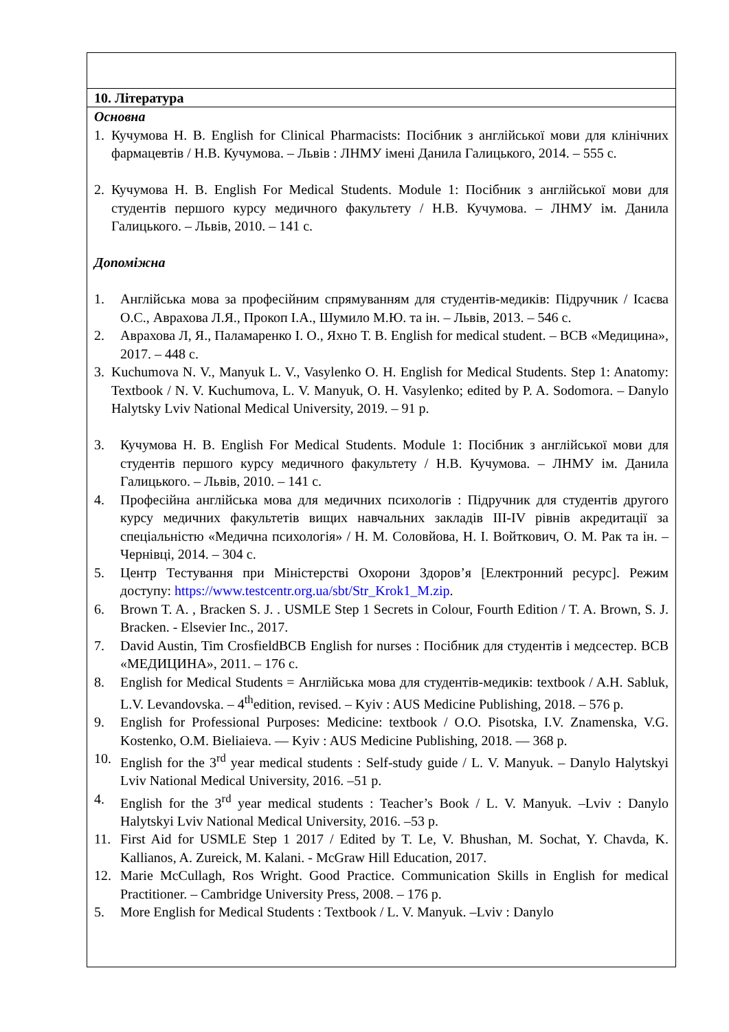10. Література
Основна
1. Кучумова Н. В. English for Clinical Pharmacists: Посібник з англійської мови для клінічних фармацевтів / Н.В. Кучумова. – Львів : ЛНМУ імені Данила Галицького, 2014. – 555 с.
2. Кучумова Н. В. English For Medical Students. Module 1: Посібник з англійської мови для студентів першого курсу медичного факультету / Н.В. Кучумова. – ЛНМУ ім. Данила Галицького. – Львів, 2010. – 141 с.
Допоміжна
1. Англійська мова за професійним спрямуванням для студентів-медиків: Підручник / Ісаєва О.С., Аврахова Л.Я., Прокоп І.А., Шумило М.Ю. та ін. – Львів, 2013. – 546 с.
2. Аврахова Л, Я., Паламаренко І. О., Яхно Т. В. English for medical student. – ВСВ «Медицина», 2017. – 448 с.
3. Kuchumova N. V., Manyuk L. V., Vasylenko O. H. English for Medical Students. Step 1: Anatomy: Textbook / N. V. Kuchumova, L. V. Manyuk, O. H. Vasylenko; edited by P. A. Sodomora. – Danylo Halytsky Lviv National Medical University, 2019. – 91 p.
3. Кучумова Н. В. English For Medical Students. Module 1: Посібник з англійської мови для студентів першого курсу медичного факультету / Н.В. Кучумова. – ЛНМУ ім. Данила Галицького. – Львів, 2010. – 141 с.
4. Професійна англійська мова для медичних психологів : Підручник для студентів другого курсу медичних факультетів вищих навчальних закладів III-IV рівнів акредитації за спеціальністю «Медична психологія» / Н. М. Соловйова, Н. І. Войткович, О. М. Рак та ін. – Чернівці, 2014. – 304 с.
5. Центр Тестування при Міністерстві Охорони Здоров’я [Електронний ресурс]. Режим доступу: https://www.testcentr.org.ua/sbt/Str_Krok1_M.zip.
6. Brown T. A. , Bracken S. J. . USMLE Step 1 Secrets in Colour, Fourth Edition / T. A. Brown, S. J. Bracken. - Elsevier Inc., 2017.
7. David Austin, Tim CrosfieldВСВ English for nurses : Посібник для студентів і медсестер. ВСВ «МЕДИЦИНА», 2011. – 176 с.
8. English for Medical Students = Англійська мова для студентів-медиків: textbook / A.H. Sabluk, L.V. Levandovska. – 4<sup>th</sup>edition, revised. – Kyiv : AUS Medicine Publishing, 2018. – 576 p.
9. English for Professional Purposes: Medicine: textbook / O.O. Pisotska, I.V. Znamenska, V.G. Kostenko, O.M. Bieliaieva. — Kyiv : AUS Medicine Publishing, 2018. — 368 p.
10. English for the 3<sup>rd</sup> year medical students : Self-study guide / L. V. Manyuk. – Danylo Halytskyi Lviv National Medical University, 2016. –51 p.
4. English for the 3<sup>rd</sup> year medical students : Teacher’s Book / L. V. Manyuk. –Lviv : Danylo Halytskyi Lviv National Medical University, 2016. –53 p.
11. First Aid for USMLE Step 1 2017 / Edited by T. Le, V. Bhushan, M. Sochat, Y. Chavda, K. Kallianos, A. Zureick, M. Kalani. - McGraw Hill Education, 2017.
12. Marie McCullagh, Ros Wright. Good Practice. Communication Skills in English for medical Practitioner. – Cambridge University Press, 2008. – 176 p.
5. More English for Medical Students : Textbook / L. V. Manyuk. –Lviv : Danylo